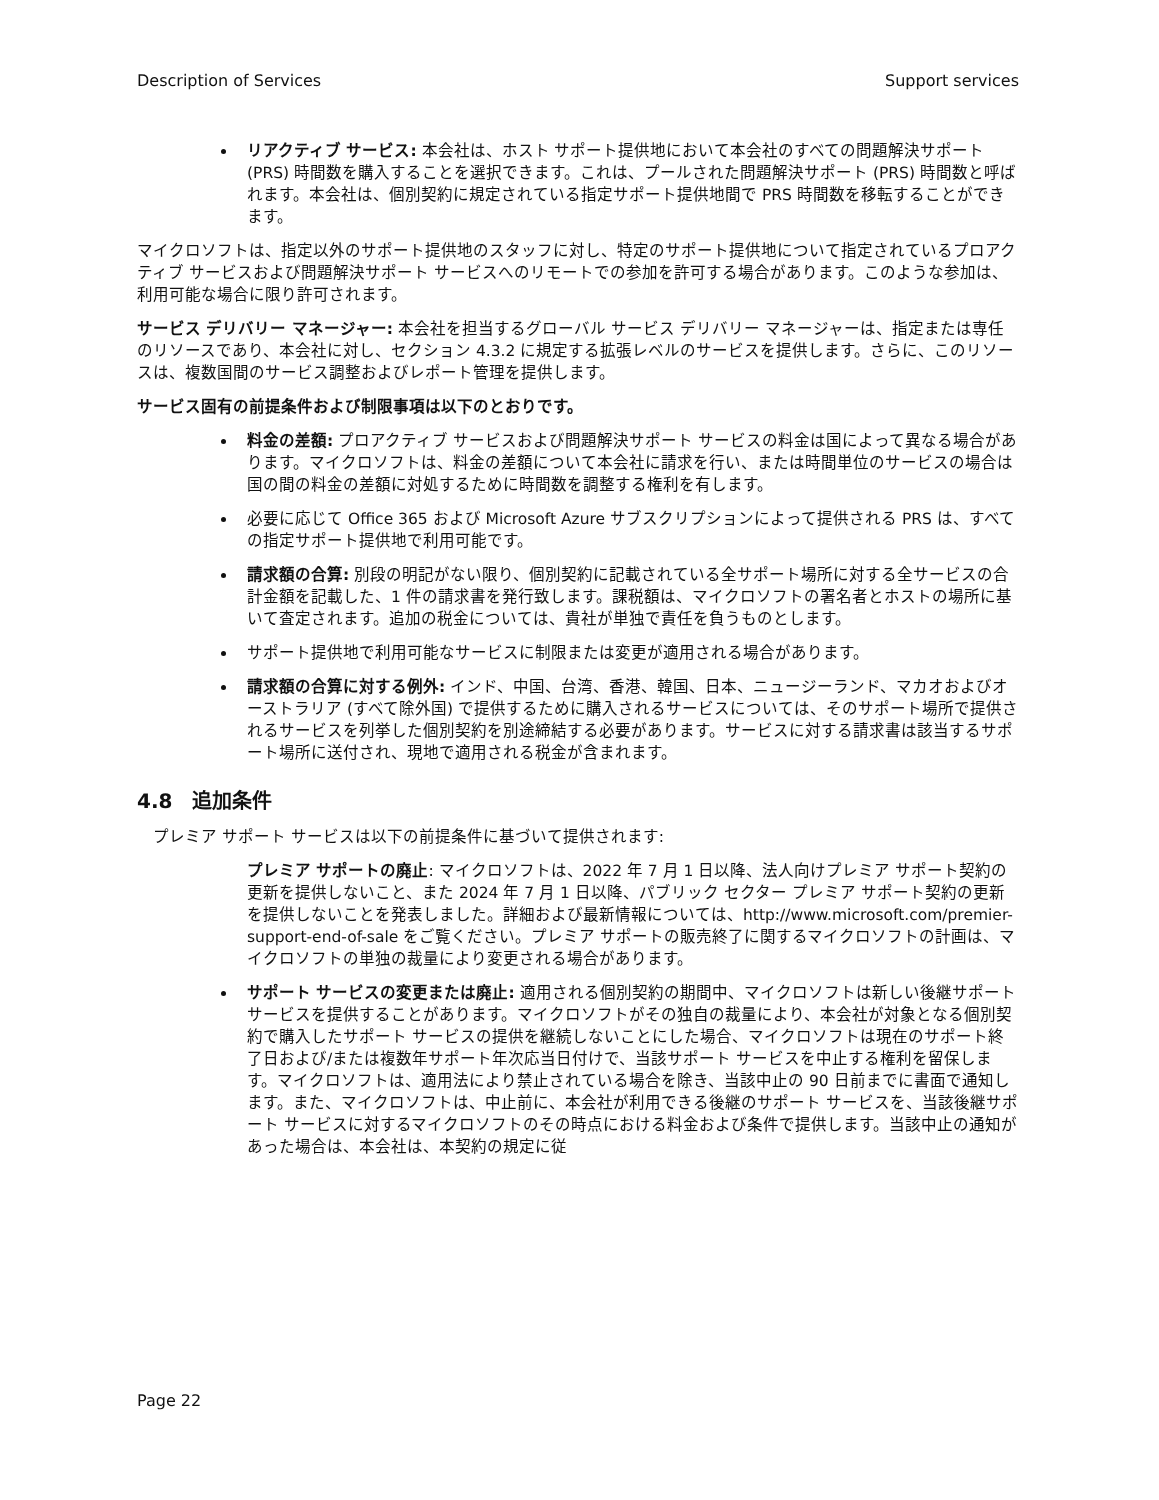Description of Services Support services
リアクティブ サービス: 本会社は、ホスト サポート提供地において本会社のすべての問題解決サポート (PRS) 時間数を購入することを選択できます。これは、プールされた問題解決サポート (PRS) 時間数と呼ばれます。本会社は、個別契約に規定されている指定サポート提供地間で PRS 時間数を移転することができます。
マイクロソフトは、指定以外のサポート提供地のスタッフに対し、特定のサポート提供地について指定されているプロアクティブ サービスおよび問題解決サポート サービスへのリモートでの参加を許可する場合があります。このような参加は、利用可能な場合に限り許可されます。
サービス デリバリー マネージャー: 本会社を担当するグローバル サービス デリバリー マネージャーは、指定または専任のリソースであり、本会社に対し、セクション 4.3.2 に規定する拡張レベルのサービスを提供します。さらに、このリソースは、複数国間のサービス調整およびレポート管理を提供します。
サービス固有の前提条件および制限事項は以下のとおりです。
料金の差額: プロアクティブ サービスおよび問題解決サポート サービスの料金は国によって異なる場合があります。マイクロソフトは、料金の差額について本会社に請求を行い、または時間単位のサービスの場合は国の間の料金の差額に対処するために時間数を調整する権利を有します。
必要に応じて Office 365 および Microsoft Azure サブスクリプションによって提供される PRS は、すべての指定サポート提供地で利用可能です。
請求額の合算: 別段の明記がない限り、個別契約に記載されている全サポート場所に対する全サービスの合計金額を記載した、1 件の請求書を発行致します。課税額は、マイクロソフトの署名者とホストの場所に基いて査定されます。追加の税金については、貴社が単独で責任を負うものとします。
サポート提供地で利用可能なサービスに制限または変更が適用される場合があります。
請求額の合算に対する例外: インド、中国、台湾、香港、韓国、日本、ニュージーランド、マカオおよびオーストラリア (すべて除外国) で提供するために購入されるサービスについては、そのサポート場所で提供されるサービスを列挙した個別契約を別途締結する必要があります。サービスに対する請求書は該当するサポート場所に送付され、現地で適用される税金が含まれます。
4.8　追加条件
プレミア サポート サービスは以下の前提条件に基づいて提供されます:
プレミア サポートの廃止: マイクロソフトは、2022 年 7 月 1 日以降、法人向けプレミア サポート契約の更新を提供しないこと、また 2024 年 7 月 1 日以降、パブリック セクター プレミア サポート契約の更新を提供しないことを発表しました。詳細および最新情報については、http://www.microsoft.com/premier-support-end-of-sale をご覧ください。プレミア サポートの販売終了に関するマイクロソフトの計画は、マイクロソフトの単独の裁量により変更される場合があります。
サポート サービスの変更または廃止: 適用される個別契約の期間中、マイクロソフトは新しい後継サポート サービスを提供することがあります。マイクロソフトがその独自の裁量により、本会社が対象となる個別契約で購入したサポート サービスの提供を継続しないことにした場合、マイクロソフトは現在のサポート終了日および/または複数年サポート年次応当日付けで、当該サポート サービスを中止する権利を留保します。マイクロソフトは、適用法により禁止されている場合を除き、当該中止の 90 日前までに書面で通知します。また、マイクロソフトは、中止前に、本会社が利用できる後継のサポート サービスを、当該後継サポート サービスに対するマイクロソフトのその時点における料金および条件で提供します。当該中止の通知があった場合は、本会社は、本契約の規定に従
Page 22